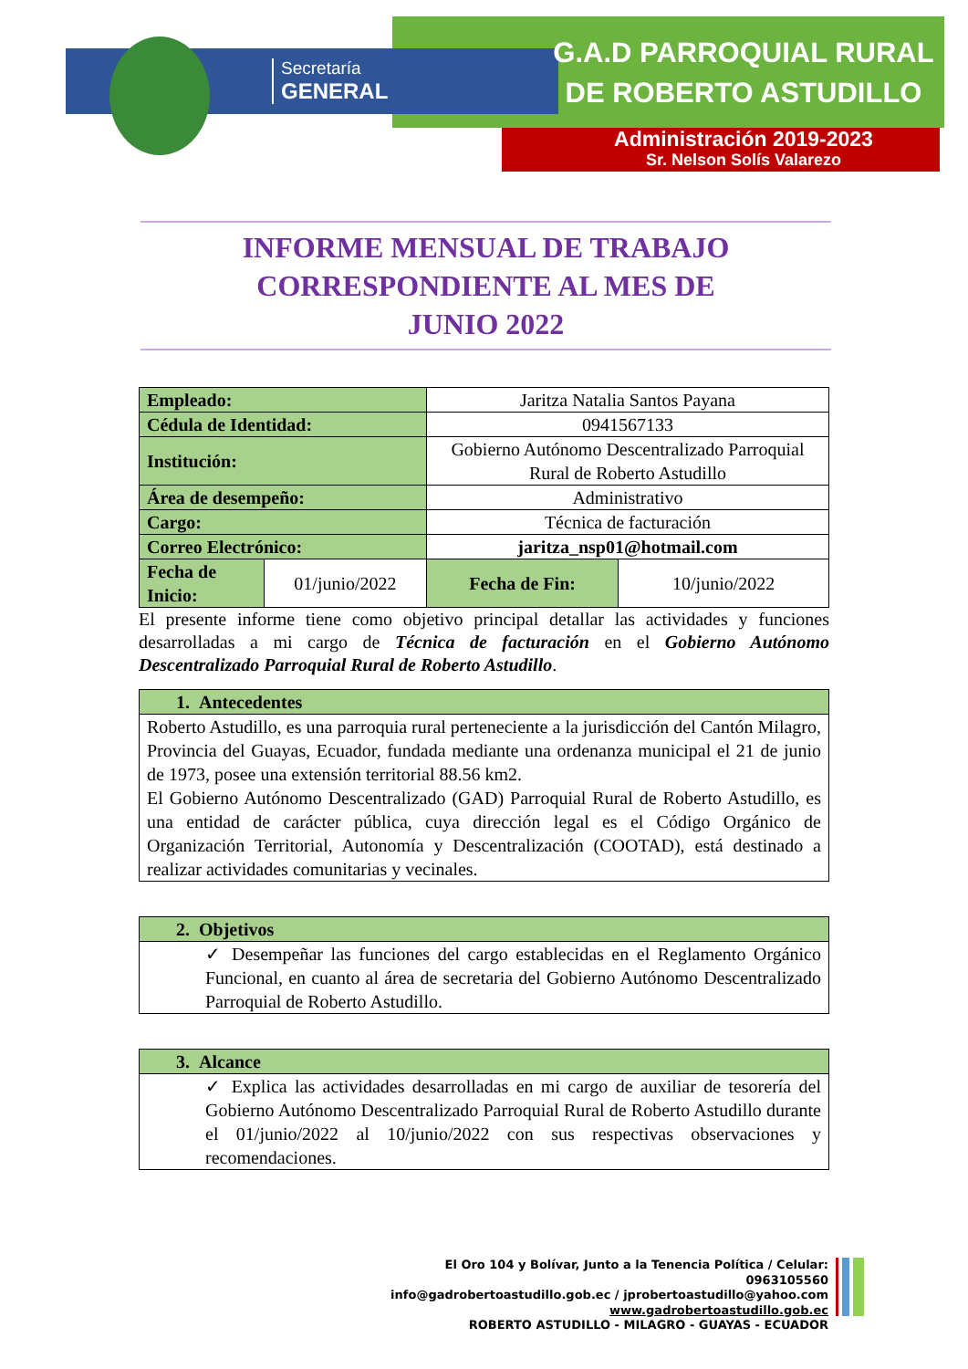Secretaría
GENERAL
G.A.D PARROQUIAL RURAL
DE ROBERTO ASTUDILLO
Administración 2019-2023
Sr. Nelson Solís Valarezo
INFORME MENSUAL DE TRABAJO
CORRESPONDIENTE AL MES DE
JUNIO 2022
| Empleado: | | Jaritza Natalia Santos Payana | | |
| Cédula de Identidad: | | 0941567133 | | |
| Institución: | | Gobierno Autónomo Descentralizado Parroquial Rural de Roberto Astudillo | | |
| Área de desempeño: | | Administrativo | | |
| Cargo: | | Técnica de facturación | | |
| Correo Electrónico: | | jaritza_nsp01@hotmail.com | | |
| Fecha de Inicio: | 01/junio/2022 | | Fecha de Fin: | 10/junio/2022 |
El presente informe tiene como objetivo principal detallar las actividades y funciones desarrolladas a mi cargo de Técnica de facturación en el Gobierno Autónomo Descentralizado Parroquial Rural de Roberto Astudillo.
| 1. Antecedentes |
| --- |
| Roberto Astudillo, es una parroquia rural perteneciente a la jurisdicción del Cantón Milagro, Provincia del Guayas, Ecuador, fundada mediante una ordenanza municipal el 21 de junio de 1973, posee una extensión territorial 88.56 km2. El Gobierno Autónomo Descentralizado (GAD) Parroquial Rural de Roberto Astudillo, es una entidad de carácter pública, cuya dirección legal es el Código Orgánico de Organización Territorial, Autonomía y Descentralización (COOTAD), está destinado a realizar actividades comunitarias y vecinales. |
| 2. Objetivos |
| --- |
| ✓ Desempeñar las funciones del cargo establecidas en el Reglamento Orgánico Funcional, en cuanto al área de secretaria del Gobierno Autónomo Descentralizado Parroquial de Roberto Astudillo. |
| 3. Alcance |
| --- |
| ✓ Explica las actividades desarrolladas en mi cargo de auxiliar de tesorería del Gobierno Autónomo Descentralizado Parroquial Rural de Roberto Astudillo durante el 01/junio/2022 al 10/junio/2022 con sus respectivas observaciones y recomendaciones. |
El Oro 104 y Bolívar, Junto a la Tenencia Política / Celular: 0963105560
info@gadrobertoastudillo.gob.ec / jprobertoastudillo@yahoo.com
www.gadrobertoastudillo.gob.ec
ROBERTO ASTUDILLO - MILAGRO - GUAYAS - ECUADOR